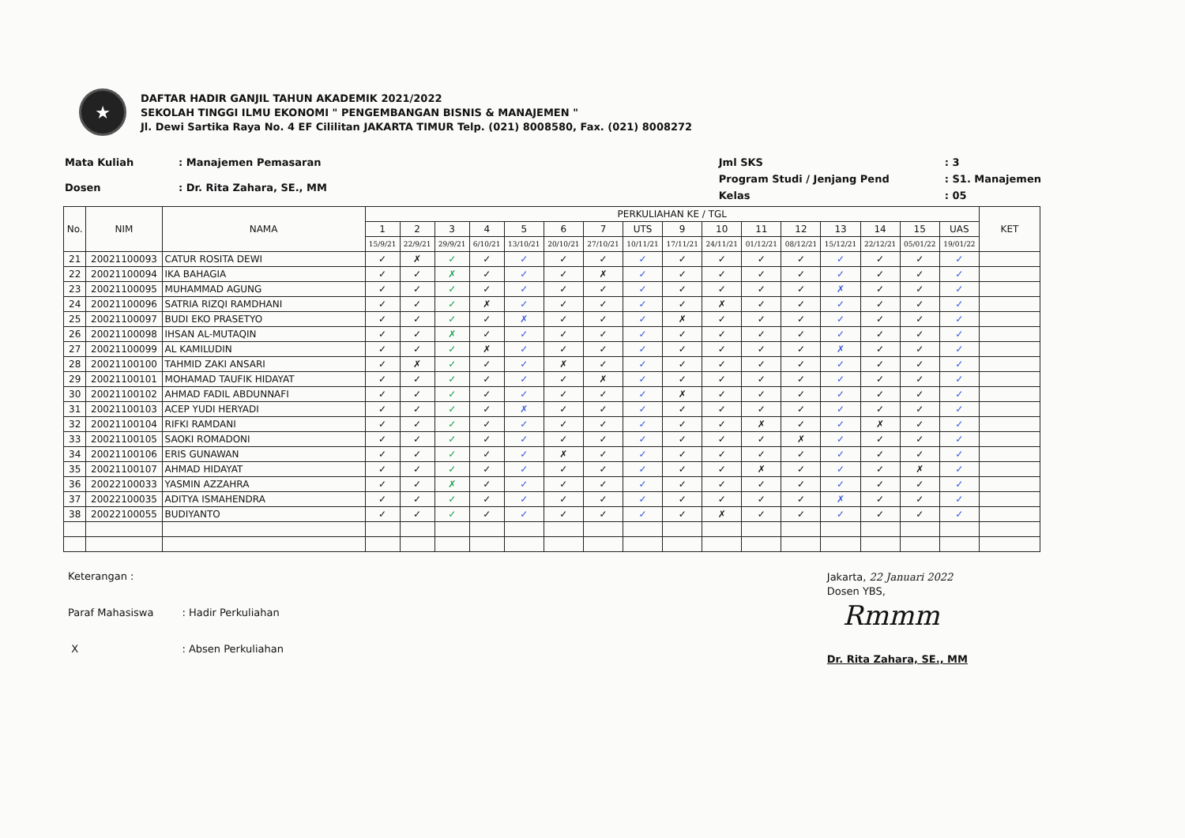★
DAFTAR HADIR GANJIL TAHUN AKADEMIK 2021/2022
SEKOLAH TINGGI ILMU EKONOMI " PENGEMBANGAN BISNIS & MANAJEMEN "
Jl. Dewi Sartika Raya No. 4 EF Cililitan JAKARTA TIMUR Telp. (021) 8008580, Fax. (021) 8008272
| Mata Kuliah | : Manajemen Pemasaran |
| Dosen | : Dr. Rita Zahara, SE., MM |
| Jml SKS | : 3 |
| Program Studi / Jenjang Pend | : S1. Manajemen |
| Kelas | : 05 |
| No. | NIM | NAMA | PERKULIAHAN KE / TGL | | | | | | | | | | | | | | | | KET |
| --- | --- | --- | --- | --- | --- | --- | --- | --- | --- | --- | --- | --- | --- | --- | --- | --- | --- | --- | --- |
| | | | 1 | 2 | 3 | 4 | 5 | 6 | 7 | UTS | 9 | 10 | 11 | 12 | 13 | 14 | 15 | UAS | |
| | | | 15/9/21 | 22/9/21 | 29/9/21 | 6/10/21 | 13/10/21 | 20/10/21 | 27/10/21 | 10/11/21 | 17/11/21 | 24/11/21 | 01/12/21 | 08/12/21 | 15/12/21 | 22/12/21 | 05/01/22 | 19/01/22 | |
| 21 | 20021100093 | CATUR ROSITA DEWI | ✓ | ✗ | ✓ | ✓ | ✓ | ✓ | ✓ | ✓ | ✓ | ✓ | ✓ | ✓ | ✓ | ✓ | ✓ | ✓ | |
| 22 | 20021100094 | IKA BAHAGIA | ✓ | ✓ | ✗ | ✓ | ✓ | ✓ | ✗ | ✓ | ✓ | ✓ | ✓ | ✓ | ✓ | ✓ | ✓ | ✓ | |
| 23 | 20021100095 | MUHAMMAD AGUNG | ✓ | ✓ | ✓ | ✓ | ✓ | ✓ | ✓ | ✓ | ✓ | ✓ | ✓ | ✓ | ✗ | ✓ | ✓ | ✓ | |
| 24 | 20021100096 | SATRIA RIZQI RAMDHANI | ✓ | ✓ | ✓ | ✗ | ✓ | ✓ | ✓ | ✓ | ✓ | ✗ | ✓ | ✓ | ✓ | ✓ | ✓ | ✓ | |
| 25 | 20021100097 | BUDI EKO PRASETYO | ✓ | ✓ | ✓ | ✓ | ✗ | ✓ | ✓ | ✓ | ✗ | ✓ | ✓ | ✓ | ✓ | ✓ | ✓ | ✓ | |
| 26 | 20021100098 | IHSAN AL-MUTAQIN | ✓ | ✓ | ✗ | ✓ | ✓ | ✓ | ✓ | ✓ | ✓ | ✓ | ✓ | ✓ | ✓ | ✓ | ✓ | ✓ | |
| 27 | 20021100099 | AL KAMILUDIN | ✓ | ✓ | ✓ | ✗ | ✓ | ✓ | ✓ | ✓ | ✓ | ✓ | ✓ | ✓ | ✗ | ✓ | ✓ | ✓ | |
| 28 | 20021100100 | TAHMID ZAKI ANSARI | ✓ | ✗ | ✓ | ✓ | ✓ | ✗ | ✓ | ✓ | ✓ | ✓ | ✓ | ✓ | ✓ | ✓ | ✓ | ✓ | |
| 29 | 20021100101 | MOHAMAD TAUFIK HIDAYAT | ✓ | ✓ | ✓ | ✓ | ✓ | ✓ | ✗ | ✓ | ✓ | ✓ | ✓ | ✓ | ✓ | ✓ | ✓ | ✓ | |
| 30 | 20021100102 | AHMAD FADIL ABDUNNAFI | ✓ | ✓ | ✓ | ✓ | ✓ | ✓ | ✓ | ✓ | ✗ | ✓ | ✓ | ✓ | ✓ | ✓ | ✓ | ✓ | |
| 31 | 20021100103 | ACEP YUDI HERYADI | ✓ | ✓ | ✓ | ✓ | ✗ | ✓ | ✓ | ✓ | ✓ | ✓ | ✓ | ✓ | ✓ | ✓ | ✓ | ✓ | |
| 32 | 20021100104 | RIFKI RAMDANI | ✓ | ✓ | ✓ | ✓ | ✓ | ✓ | ✓ | ✓ | ✓ | ✓ | ✗ | ✓ | ✓ | ✗ | ✓ | ✓ | |
| 33 | 20021100105 | SAOKI ROMADONI | ✓ | ✓ | ✓ | ✓ | ✓ | ✓ | ✓ | ✓ | ✓ | ✓ | ✓ | ✗ | ✓ | ✓ | ✓ | ✓ | |
| 34 | 20021100106 | ERIS GUNAWAN | ✓ | ✓ | ✓ | ✓ | ✓ | ✗ | ✓ | ✓ | ✓ | ✓ | ✓ | ✓ | ✓ | ✓ | ✓ | ✓ | |
| 35 | 20021100107 | AHMAD HIDAYAT | ✓ | ✓ | ✓ | ✓ | ✓ | ✓ | ✓ | ✓ | ✓ | ✓ | ✗ | ✓ | ✓ | ✓ | ✗ | ✓ | |
| 36 | 20022100033 | YASMIN AZZAHRA | ✓ | ✓ | ✗ | ✓ | ✓ | ✓ | ✓ | ✓ | ✓ | ✓ | ✓ | ✓ | ✓ | ✓ | ✓ | ✓ | |
| 37 | 20022100035 | ADITYA ISMAHENDRA | ✓ | ✓ | ✓ | ✓ | ✓ | ✓ | ✓ | ✓ | ✓ | ✓ | ✓ | ✓ | ✗ | ✓ | ✓ | ✓ | |
| 38 | 20022100055 | BUDIYANTO | ✓ | ✓ | ✓ | ✓ | ✓ | ✓ | ✓ | ✓ | ✓ | ✗ | ✓ | ✓ | ✓ | ✓ | ✓ | ✓ | |
| Keterangan : | |
| Paraf Mahasiswa | : Hadir Perkuliahan |
| X | : Absen Perkuliahan |
Jakarta, 22 Januari 2022
Dosen YBS,
Rmmm
Dr. Rita Zahara, SE., MM